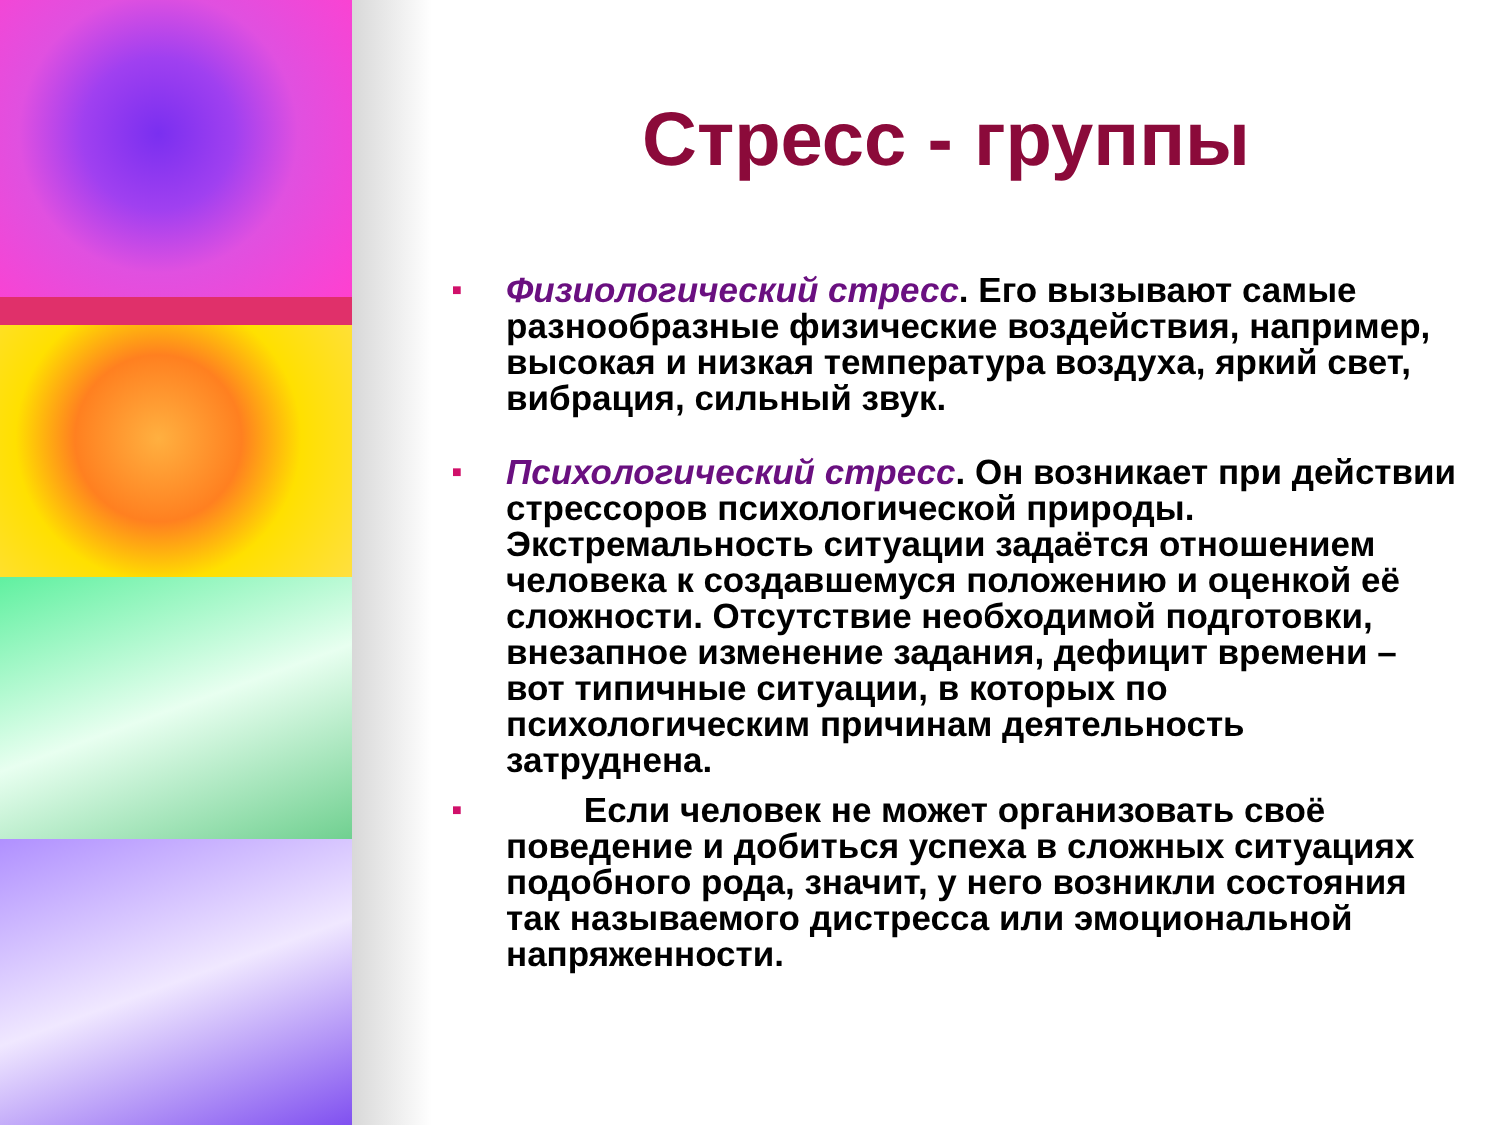Стресс - группы
■ Физиологический стресс. Его вызывают самые разнообразные физические воздействия, например, высокая и низкая температура воздуха, яркий свет, вибрация, сильный звук.
■ Психологический стресс. Он возникает при действии стрессоров психологической природы. Экстремальность ситуации задаётся отношением человека к создавшемуся положению и оценкой её сложности. Отсутствие необходимой подготовки, внезапное изменение задания, дефицит времени – вот типичные ситуации, в которых по психологическим причинам деятельность затруднена.
■ Если человек не может организовать своё поведение и добиться успеха в сложных ситуациях подобного рода, значит, у него возникли состояния так называемого дистресса или эмоциональной напряженности.